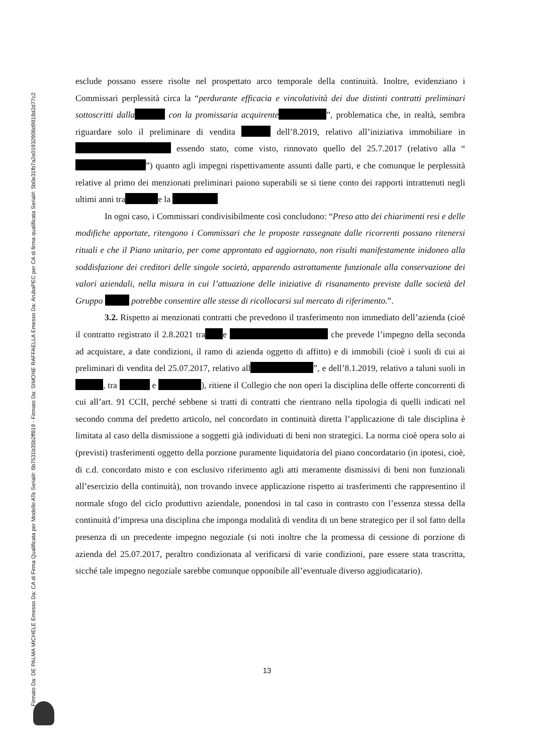Firmato Da: DE PALMA MICHELE Emesso Da: CA di Firma Qualificata per Modello ATe Serial#: 6b7531b35b2ff819 - Firmato Da: SIMONE RAFFAELLA Emesso Da: ArubaPEC per CA di firma qualificata Serial#: 5b0e31fb7a2e01932908d9818d2d77c2
esclude possano essere risolte nel prospettato arco temporale della continuità. Inoltre, evidenziano i Commissari perplessità circa la “perdurante efficacia e vincolatività dei due distinti contratti preliminari sottoscritti dalla con la promissaria acquirente ”, problematica che, in realtà, sembra riguardare solo il preliminare di vendita dell’8.2019, relativo all’iniziativa immobiliare in essendo stato, come visto, rinnovato quello del 25.7.2017 (relativo alla “ ”) quanto agli impegni rispettivamente assunti dalle parti, e che comunque le perplessità relative al primo dei menzionati preliminari paiono superabili se si tiene conto dei rapporti intrattenuti negli ultimi anni tra e la
In ogni caso, i Commissari condivisibilmente così concludono: “Preso atto dei chiarimenti resi e delle modifiche apportate, ritengono i Commissari che le proposte rassegnate dalle ricorrenti possano ritenersi rituali e che il Piano unitario, per come approntato ed aggiornato, non risulti manifestamente inidoneo alla soddisfazione dei creditori delle singole società, apparendo astrattamente funzionale alla conservazione dei valori aziendali, nella misura in cui l’attuazione delle iniziative di risanamento previste dalle società del Gruppo potrebbe consentire alle stesse di ricollocarsi sul mercato di riferimento.”.
3.2. Rispetto ai menzionati contratti che prevedono il trasferimento non immediato dell’azienda (cioè il contratto registrato il 2.8.2021 tra e che prevede l’impegno della seconda ad acquistare, a date condizioni, il ramo di azienda oggetto di affitto) e di immobili (cioè i suoli di cui ai preliminari di vendita del 25.07.2017, relativo all ”, e dell’8.1.2019, relativo a taluni suoli in , tra e ), ritiene il Collegio che non operi la disciplina delle offerte concorrenti di cui all’art. 91 CCII, perché sebbene si tratti di contratti che rientrano nella tipologia di quelli indicati nel secondo comma del predetto articolo, nel concordato in continuità diretta l’applicazione di tale disciplina è limitata al caso della dismissione a soggetti già individuati di beni non strategici. La norma cioè opera solo ai (previsti) trasferimenti oggetto della porzione puramente liquidatoria del piano concordatario (in ipotesi, cioè, di c.d. concordato misto e con esclusivo riferimento agli atti meramente dismissivi di beni non funzionali all’esercizio della continuità), non trovando invece applicazione rispetto ai trasferimenti che rappresentino il normale sfogo del ciclo produttivo aziendale, ponendosi in tal caso in contrasto con l’essenza stessa della continuità d’impresa una disciplina che imponga modalità di vendita di un bene strategico per il sol fatto della presenza di un precedente impegno negoziale (si noti inoltre che la promessa di cessione di porzione di azienda del 25.07.2017, peraltro condizionata al verificarsi di varie condizioni, pare essere stata trascritta, sicché tale impegno negoziale sarebbe comunque opponibile all’eventuale diverso aggiudicatario).
13